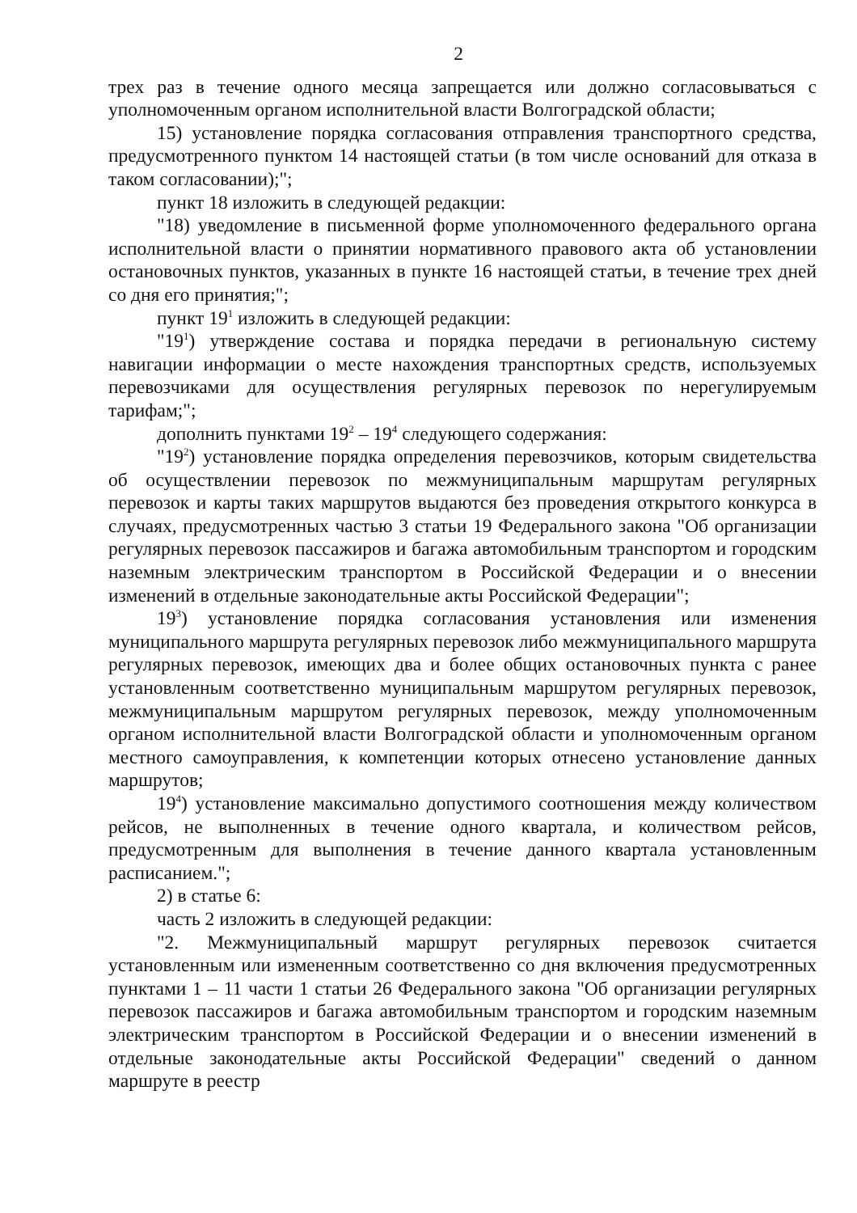2
трех раз в течение одного месяца запрещается или должно согласовываться с уполномоченным органом исполнительной власти Волгоградской области;
15) установление порядка согласования отправления транспортного средства, предусмотренного пунктом 14 настоящей статьи (в том числе оснований для отказа в таком согласовании);";
пункт 18 изложить в следующей редакции:
"18) уведомление в письменной форме уполномоченного федерального органа исполнительной власти о принятии нормативного правового акта об установлении остановочных пунктов, указанных в пункте 16 настоящей статьи, в течение трех дней со дня его принятия;";
пункт 19<sup>1</sup> изложить в следующей редакции:
"19<sup>1</sup>) утверждение состава и порядка передачи в региональную систему навигации информации о месте нахождения транспортных средств, используемых перевозчиками для осуществления регулярных перевозок по нерегулируемым тарифам;";
дополнить пунктами 19<sup>2</sup> – 19<sup>4</sup> следующего содержания:
"19<sup>2</sup>) установление порядка определения перевозчиков, которым свидетельства об осуществлении перевозок по межмуниципальным маршрутам регулярных перевозок и карты таких маршрутов выдаются без проведения открытого конкурса в случаях, предусмотренных частью 3 статьи 19 Федерального закона "Об организации регулярных перевозок пассажиров и багажа автомобильным транспортом и городским наземным электрическим транспортом в Российской Федерации и о внесении изменений в отдельные законодательные акты Российской Федерации";
19<sup>3</sup>) установление порядка согласования установления или изменения муниципального маршрута регулярных перевозок либо межмуниципального маршрута регулярных перевозок, имеющих два и более общих остановочных пункта с ранее установленным соответственно муниципальным маршрутом регулярных перевозок, межмуниципальным маршрутом регулярных перевозок, между уполномоченным органом исполнительной власти Волгоградской области и уполномоченным органом местного самоуправления, к компетенции которых отнесено установление данных маршрутов;
19<sup>4</sup>) установление максимально допустимого соотношения между количеством рейсов, не выполненных в течение одного квартала, и количеством рейсов, предусмотренным для выполнения в течение данного квартала установленным расписанием.";
2) в статье 6:
часть 2 изложить в следующей редакции:
"2. Межмуниципальный маршрут регулярных перевозок считается установленным или измененным соответственно со дня включения предусмотренных пунктами 1 – 11 части 1 статьи 26 Федерального закона "Об организации регулярных перевозок пассажиров и багажа автомобильным транспортом и городским наземным электрическим транспортом в Российской Федерации и о внесении изменений в отдельные законодательные акты Российской Федерации" сведений о данном маршруте в реестр